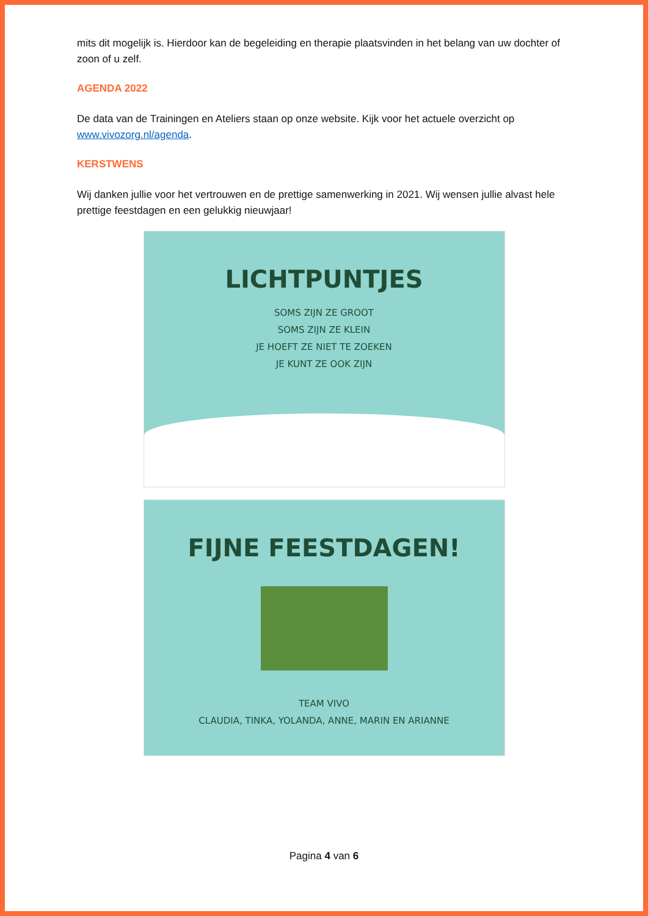mits dit mogelijk is. Hierdoor kan de begeleiding en therapie plaatsvinden in het belang van uw dochter of zoon of u zelf.
AGENDA 2022
De data van de Trainingen en Ateliers staan op onze website. Kijk voor het actuele overzicht op www.vivozorg.nl/agenda.
KERSTWENS
Wij danken jullie voor het vertrouwen en de prettige samenwerking in 2021. Wij wensen jullie alvast hele prettige feestdagen en een gelukkig nieuwjaar!
LICHTPUNTJES
SOMS ZIJN ZE GROOT
SOMS ZIJN ZE KLEIN
JE HOEFT ZE NIET TE ZOEKEN
JE KUNT ZE OOK ZIJN
FIJNE FEESTDAGEN!
TEAM VIVO
CLAUDIA, TINKA, YOLANDA, ANNE, MARIN EN ARIANNE
Pagina 4 van 6